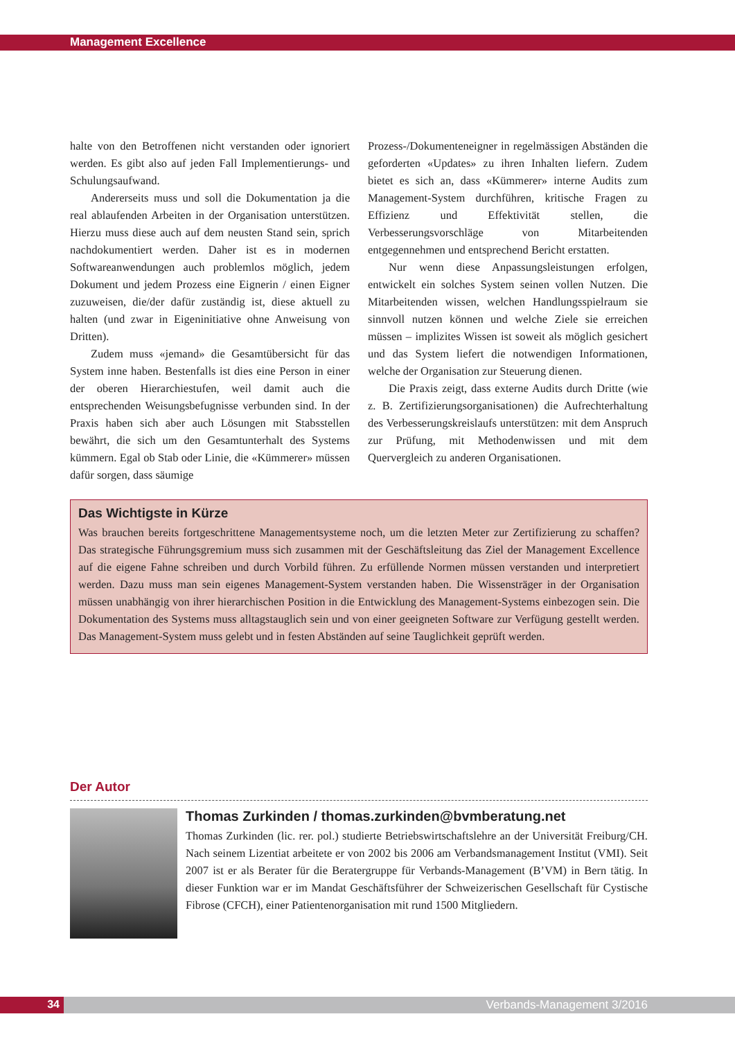Management Excellence
halte von den Betroffenen nicht verstanden oder ignoriert werden. Es gibt also auf jeden Fall Implementierungs- und Schulungsaufwand.
Andererseits muss und soll die Dokumentation ja die real ablaufenden Arbeiten in der Organisation unterstützen. Hierzu muss diese auch auf dem neusten Stand sein, sprich nachdokumentiert werden. Daher ist es in modernen Softwareanwendungen auch problemlos möglich, jedem Dokument und jedem Prozess eine Eignerin / einen Eigner zuzuweisen, die/der dafür zuständig ist, diese aktuell zu halten (und zwar in Eigeninitiative ohne Anweisung von Dritten).
Zudem muss «jemand» die Gesamtübersicht für das System inne haben. Bestenfalls ist dies eine Person in einer der oberen Hierarchiestufen, weil damit auch die entsprechenden Weisungsbefugnisse verbunden sind. In der Praxis haben sich aber auch Lösungen mit Stabsstellen bewährt, die sich um den Gesamtunterhalt des Systems kümmern. Egal ob Stab oder Linie, die «Kümmerer» müssen dafür sorgen, dass säumige
Prozess-/Dokumenteneigner in regelmässigen Abständen die geforderten «Updates» zu ihren Inhalten liefern. Zudem bietet es sich an, dass «Kümmerer» interne Audits zum Management-System durchführen, kritische Fragen zu Effizienz und Effektivität stellen, die Verbesserungsvorschläge von Mitarbeitenden entgegennehmen und entsprechend Bericht erstatten.
Nur wenn diese Anpassungsleistungen erfolgen, entwickelt ein solches System seinen vollen Nutzen. Die Mitarbeitenden wissen, welchen Handlungsspielraum sie sinnvoll nutzen können und welche Ziele sie erreichen müssen – implizites Wissen ist soweit als möglich gesichert und das System liefert die notwendigen Informationen, welche der Organisation zur Steuerung dienen.
Die Praxis zeigt, dass externe Audits durch Dritte (wie z. B. Zertifizierungsorganisationen) die Aufrechterhaltung des Verbesserungskreislaufs unterstützen: mit dem Anspruch zur Prüfung, mit Methodenwissen und mit dem Quervergleich zu anderen Organisationen.
Das Wichtigste in Kürze
Was brauchen bereits fortgeschrittene Managementsysteme noch, um die letzten Meter zur Zertifizierung zu schaffen? Das strategische Führungsgremium muss sich zusammen mit der Geschäftsleitung das Ziel der Management Excellence auf die eigene Fahne schreiben und durch Vorbild führen. Zu erfüllende Normen müssen verstanden und interpretiert werden. Dazu muss man sein eigenes Management-System verstanden haben. Die Wissensträger in der Organisation müssen unabhängig von ihrer hierarchischen Position in die Entwicklung des Management-Systems einbezogen sein. Die Dokumentation des Systems muss alltagstauglich sein und von einer geeigneten Software zur Verfügung gestellt werden. Das Management-System muss gelebt und in festen Abständen auf seine Tauglichkeit geprüft werden.
Der Autor
Thomas Zurkinden / thomas.zurkinden@bvmberatung.net
Thomas Zurkinden (lic. rer. pol.) studierte Betriebswirtschaftslehre an der Universität Freiburg/CH. Nach seinem Lizentiat arbeitete er von 2002 bis 2006 am Verbandsmanagement Institut (VMI). Seit 2007 ist er als Berater für die Beratergruppe für Verbands-Management (B’VM) in Bern tätig. In dieser Funktion war er im Mandat Geschäftsführer der Schweizerischen Gesellschaft für Cystische Fibrose (CFCH), einer Patientenorganisation mit rund 1500 Mitgliedern.
34 Verbands-Management 3/2016